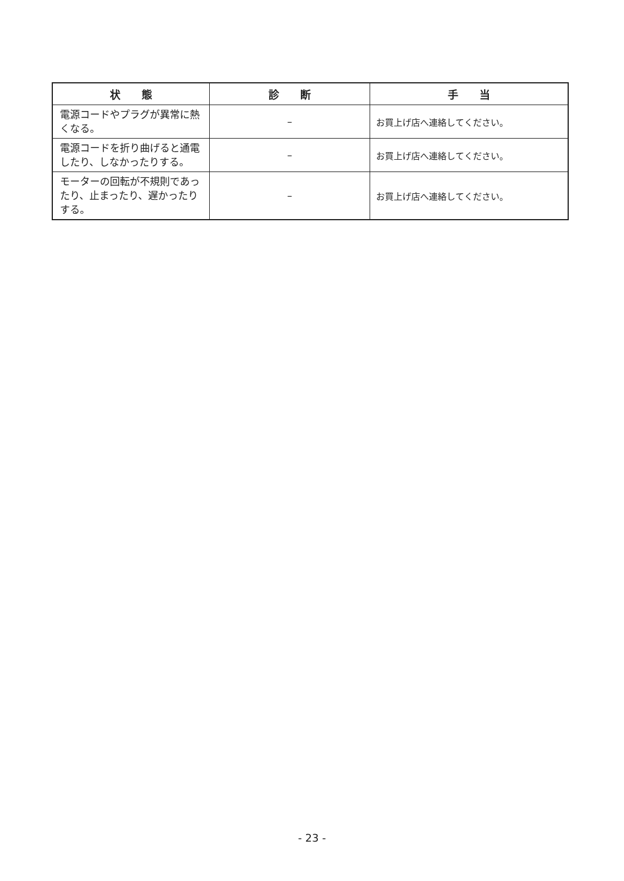| 状 態 | 診 断 | 手 当 |
| --- | --- | --- |
| 電源コードやプラグが異常に熱くなる。 | – | お買上げ店へ連絡してください。 |
| 電源コードを折り曲げると通電したり、しなかったりする。 | – | お買上げ店へ連絡してください。 |
| モーターの回転が不規則であったり、止まったり、遅かったりする。 | – | お買上げ店へ連絡してください。 |
- 23 -